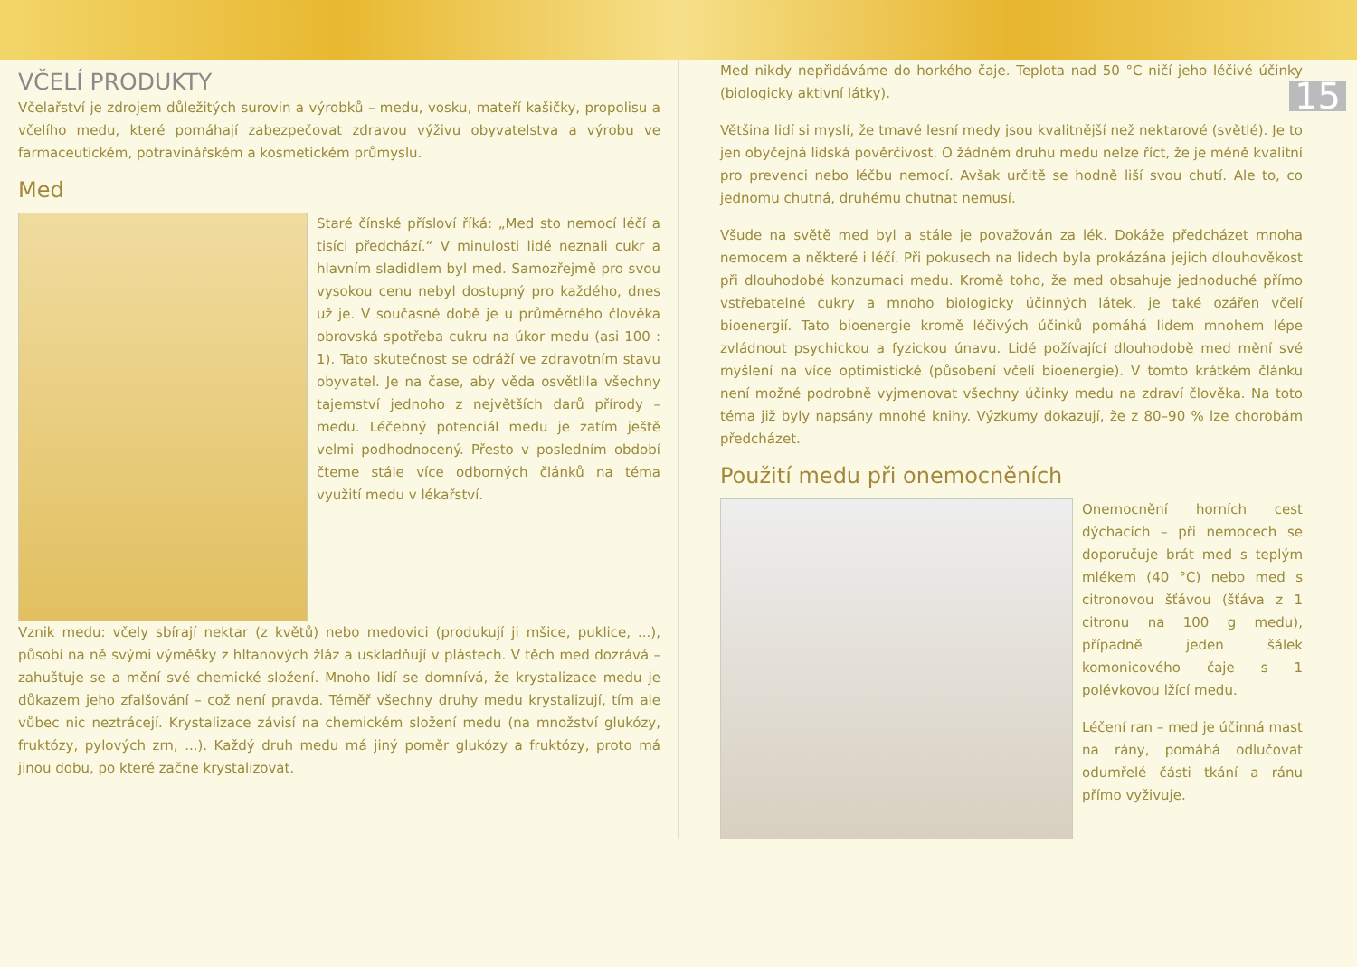VČELÍ PRODUKTY
Včelařství je zdrojem důležitých surovin a výrobků – medu, vosku, mateří kašičky, propolisu a včelího medu, které pomáhají zabezpečovat zdravou výživu obyvatelstva a výrobu ve farmaceutickém, potravinářském a kosmetickém průmyslu.
Med
Staré čínské přísloví říká: „Med sto nemocí léčí a tisíci předchází.“ V minulosti lidé neznali cukr a hlavním sladidlem byl med. Samozřejmě pro svou vysokou cenu nebyl dostupný pro každého, dnes už je. V současné době je u průměrného člověka obrovská spotřeba cukru na úkor medu (asi 100 : 1). Tato skutečnost se odráží ve zdravotním stavu obyvatel. Je na čase, aby věda osvětlila všechny tajemství jednoho z největších darů přírody – medu. Léčebný potenciál medu je zatím ještě velmi podhodnocený. Přesto v posledním období čteme stále více odborných článků na téma využití medu v lékařství.
Vznik medu: včely sbírají nektar (z květů) nebo medovici (produkují ji mšice, puklice, ...), působí na ně svými výměšky z hltanových žláz a uskladňují v plástech. V těch med dozrává – zahušťuje se a mění své chemické složení. Mnoho lidí se domnívá, že krystalizace medu je důkazem jeho zfalšování – což není pravda. Téměř všechny druhy medu krystalizují, tím ale vůbec nic neztrácejí. Krystalizace závisí na chemickém složení medu (na množství glukózy, fruktózy, pylových zrn, ...). Každý druh medu má jiný poměr glukózy a fruktózy, proto má jinou dobu, po které začne krystalizovat.
15
Med nikdy nepřidáváme do horkého čaje. Teplota nad 50 °C ničí jeho léčivé účinky (biologicky aktivní látky).
Většina lidí si myslí, že tmavé lesní medy jsou kvalitnější než nektarové (světlé). Je to jen obyčejná lidská pověrčivost. O žádném druhu medu nelze říct, že je méně kvalitní pro prevenci nebo léčbu nemocí. Avšak určitě se hodně liší svou chutí. Ale to, co jednomu chutná, druhému chutnat nemusí.
Všude na světě med byl a stále je považován za lék. Dokáže předcházet mnoha nemocem a některé i léčí. Při pokusech na lidech byla prokázána jejich dlouhověkost při dlouhodobé konzumaci medu. Kromě toho, že med obsahuje jednoduché přímo vstřebatelné cukry a mnoho biologicky účinných látek, je také ozářen včelí bioenergií. Tato bioenergie kromě léčivých účinků pomáhá lidem mnohem lépe zvládnout psychickou a fyzickou únavu. Lidé požívající dlouhodobě med mění své myšlení na více optimistické (působení včelí bioenergie). V tomto krátkém článku není možné podrobně vyjmenovat všechny účinky medu na zdraví člověka. Na toto téma již byly napsány mnohé knihy. Výzkumy dokazují, že z 80–90 % lze chorobám předcházet.
Použití medu při onemocněních
Onemocnění horních cest dýchacích – při nemocech se doporučuje brát med s teplým mlékem (40 °C) nebo med s citronovou šťávou (šťáva z 1 citronu na 100 g medu), případně jeden šálek komonicového čaje s 1 polévkovou lžící medu.
Léčení ran – med je účinná mast na rány, pomáhá odlučovat odumřelé části tkání a ránu přímo vyživuje.